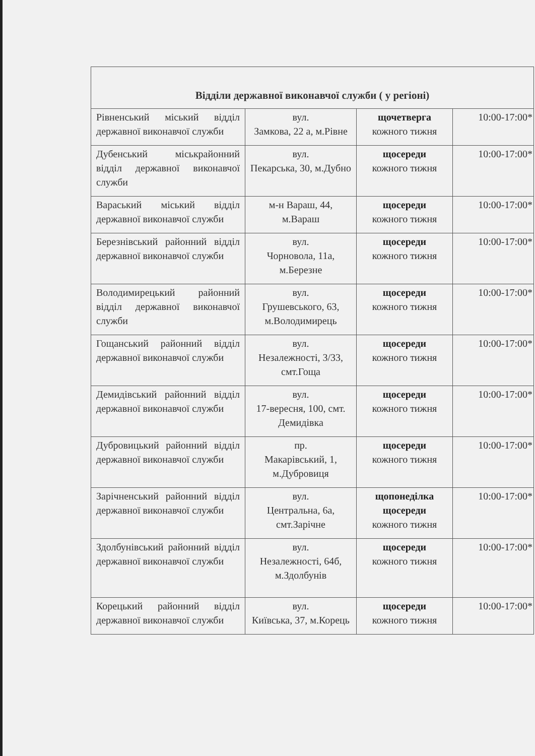| Відділи державної виконавчої служби ( у регіоні) | | | |
| --- | --- | --- | --- |
| Рівненський міський відділ державної виконавчої служби | вул. Замкова, 22 а, м.Рівне | щочетверга кожного тижня | 10:00-17:00* |
| Дубенський міськрайонний відділ державної виконавчої служби | вул. Пекарська, 30, м.Дубно | щосереди кожного тижня | 10:00-17:00* |
| Вараський міський відділ державної виконавчої служби | м-н Вараш, 44, м.Вараш | щосереди кожного тижня | 10:00-17:00* |
| Березнівський районний відділ державної виконавчої служби | вул. Чорновола, 11а, м.Березне | щосереди кожного тижня | 10:00-17:00* |
| Володимирецький районний відділ державної виконавчої служби | вул. Грушевського, 63, м.Володимирець | щосереди кожного тижня | 10:00-17:00* |
| Гощанський районний відділ державної виконавчої служби | вул. Незалежності, 3/33, смт.Гоща | щосереди кожного тижня | 10:00-17:00* |
| Демидівський районний відділ державної виконавчої служби | вул. 17-вересня, 100, смт. Демидівка | щосереди кожного тижня | 10:00-17:00* |
| Дубровицький районний відділ державної виконавчої служби | пр. Макарівський, 1, м.Дубровиця | щосереди кожного тижня | 10:00-17:00* |
| Зарічненський районний відділ державної виконавчої служби | вул. Центральна, 6а, смт.Зарічне | щопонеділка щосереди кожного тижня | 10:00-17:00* |
| Здолбунівський районний відділ державної виконавчої служби | вул. Незалежності, 64б, м.Здолбунів | щосереди кожного тижня | 10:00-17:00* |
| Корецький районний відділ державної виконавчої служби | вул. Київська, 37, м.Корець | щосереди кожного тижня | 10:00-17:00* |